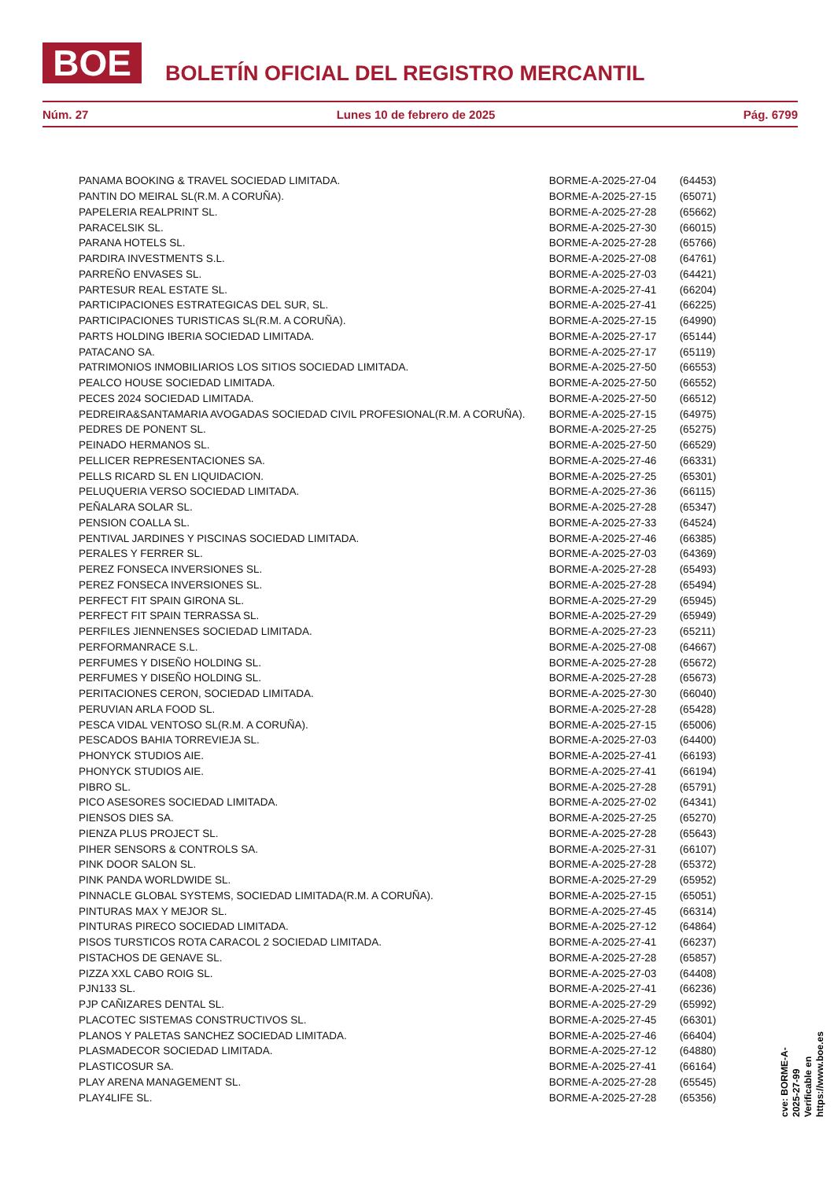BOE
BOLETÍN OFICIAL DEL REGISTRO MERCANTIL
Núm. 27 Lunes 10 de febrero de 2025 Pág. 6799
| PANAMA BOOKING & TRAVEL SOCIEDAD LIMITADA. | BORME-A-2025-27-04 | (64453) |
| PANTIN DO MEIRAL SL(R.M. A CORUÑA). | BORME-A-2025-27-15 | (65071) |
| PAPELERIA REALPRINT SL. | BORME-A-2025-27-28 | (65662) |
| PARACELSIK SL. | BORME-A-2025-27-30 | (66015) |
| PARANA HOTELS SL. | BORME-A-2025-27-28 | (65766) |
| PARDIRA INVESTMENTS S.L. | BORME-A-2025-27-08 | (64761) |
| PARREÑO ENVASES SL. | BORME-A-2025-27-03 | (64421) |
| PARTESUR REAL ESTATE SL. | BORME-A-2025-27-41 | (66204) |
| PARTICIPACIONES ESTRATEGICAS DEL SUR, SL. | BORME-A-2025-27-41 | (66225) |
| PARTICIPACIONES TURISTICAS SL(R.M. A CORUÑA). | BORME-A-2025-27-15 | (64990) |
| PARTS HOLDING IBERIA SOCIEDAD LIMITADA. | BORME-A-2025-27-17 | (65144) |
| PATACANO SA. | BORME-A-2025-27-17 | (65119) |
| PATRIMONIOS INMOBILIARIOS LOS SITIOS SOCIEDAD LIMITADA. | BORME-A-2025-27-50 | (66553) |
| PEALCO HOUSE SOCIEDAD LIMITADA. | BORME-A-2025-27-50 | (66552) |
| PECES 2024 SOCIEDAD LIMITADA. | BORME-A-2025-27-50 | (66512) |
| PEDREIRA&SANTAMARIA AVOGADAS SOCIEDAD CIVIL PROFESIONAL(R.M. A CORUÑA). | BORME-A-2025-27-15 | (64975) |
| PEDRES DE PONENT SL. | BORME-A-2025-27-25 | (65275) |
| PEINADO HERMANOS SL. | BORME-A-2025-27-50 | (66529) |
| PELLICER REPRESENTACIONES SA. | BORME-A-2025-27-46 | (66331) |
| PELLS RICARD SL EN LIQUIDACION. | BORME-A-2025-27-25 | (65301) |
| PELUQUERIA VERSO SOCIEDAD LIMITADA. | BORME-A-2025-27-36 | (66115) |
| PEÑALARA SOLAR SL. | BORME-A-2025-27-28 | (65347) |
| PENSION COALLA SL. | BORME-A-2025-27-33 | (64524) |
| PENTIVAL JARDINES Y PISCINAS SOCIEDAD LIMITADA. | BORME-A-2025-27-46 | (66385) |
| PERALES Y FERRER SL. | BORME-A-2025-27-03 | (64369) |
| PEREZ FONSECA INVERSIONES SL. | BORME-A-2025-27-28 | (65493) |
| PEREZ FONSECA INVERSIONES SL. | BORME-A-2025-27-28 | (65494) |
| PERFECT FIT SPAIN GIRONA SL. | BORME-A-2025-27-29 | (65945) |
| PERFECT FIT SPAIN TERRASSA SL. | BORME-A-2025-27-29 | (65949) |
| PERFILES JIENNENSES SOCIEDAD LIMITADA. | BORME-A-2025-27-23 | (65211) |
| PERFORMANRACE S.L. | BORME-A-2025-27-08 | (64667) |
| PERFUMES Y DISEÑO HOLDING SL. | BORME-A-2025-27-28 | (65672) |
| PERFUMES Y DISEÑO HOLDING SL. | BORME-A-2025-27-28 | (65673) |
| PERITACIONES CERON, SOCIEDAD LIMITADA. | BORME-A-2025-27-30 | (66040) |
| PERUVIAN ARLA FOOD SL. | BORME-A-2025-27-28 | (65428) |
| PESCA VIDAL VENTOSO SL(R.M. A CORUÑA). | BORME-A-2025-27-15 | (65006) |
| PESCADOS BAHIA TORREVIEJA SL. | BORME-A-2025-27-03 | (64400) |
| PHONYCK STUDIOS AIE. | BORME-A-2025-27-41 | (66193) |
| PHONYCK STUDIOS AIE. | BORME-A-2025-27-41 | (66194) |
| PIBRO SL. | BORME-A-2025-27-28 | (65791) |
| PICO ASESORES SOCIEDAD LIMITADA. | BORME-A-2025-27-02 | (64341) |
| PIENSOS DIES SA. | BORME-A-2025-27-25 | (65270) |
| PIENZA PLUS PROJECT SL. | BORME-A-2025-27-28 | (65643) |
| PIHER SENSORS & CONTROLS SA. | BORME-A-2025-27-31 | (66107) |
| PINK DOOR SALON SL. | BORME-A-2025-27-28 | (65372) |
| PINK PANDA WORLDWIDE SL. | BORME-A-2025-27-29 | (65952) |
| PINNACLE GLOBAL SYSTEMS, SOCIEDAD LIMITADA(R.M. A CORUÑA). | BORME-A-2025-27-15 | (65051) |
| PINTURAS MAX Y MEJOR SL. | BORME-A-2025-27-45 | (66314) |
| PINTURAS PIRECO SOCIEDAD LIMITADA. | BORME-A-2025-27-12 | (64864) |
| PISOS TURSTICOS ROTA CARACOL 2 SOCIEDAD LIMITADA. | BORME-A-2025-27-41 | (66237) |
| PISTACHOS DE GENAVE SL. | BORME-A-2025-27-28 | (65857) |
| PIZZA XXL CABO ROIG SL. | BORME-A-2025-27-03 | (64408) |
| PJN133 SL. | BORME-A-2025-27-41 | (66236) |
| PJP CAÑIZARES DENTAL SL. | BORME-A-2025-27-29 | (65992) |
| PLACOTEC SISTEMAS CONSTRUCTIVOS SL. | BORME-A-2025-27-45 | (66301) |
| PLANOS Y PALETAS SANCHEZ SOCIEDAD LIMITADA. | BORME-A-2025-27-46 | (66404) |
| PLASMADECOR SOCIEDAD LIMITADA. | BORME-A-2025-27-12 | (64880) |
| PLASTICOSUR SA. | BORME-A-2025-27-41 | (66164) |
| PLAY ARENA MANAGEMENT SL. | BORME-A-2025-27-28 | (65545) |
| PLAY4LIFE SL. | BORME-A-2025-27-28 | (65356) |
cve: BORME-A-2025-27-99
Verificable en https://www.boe.es